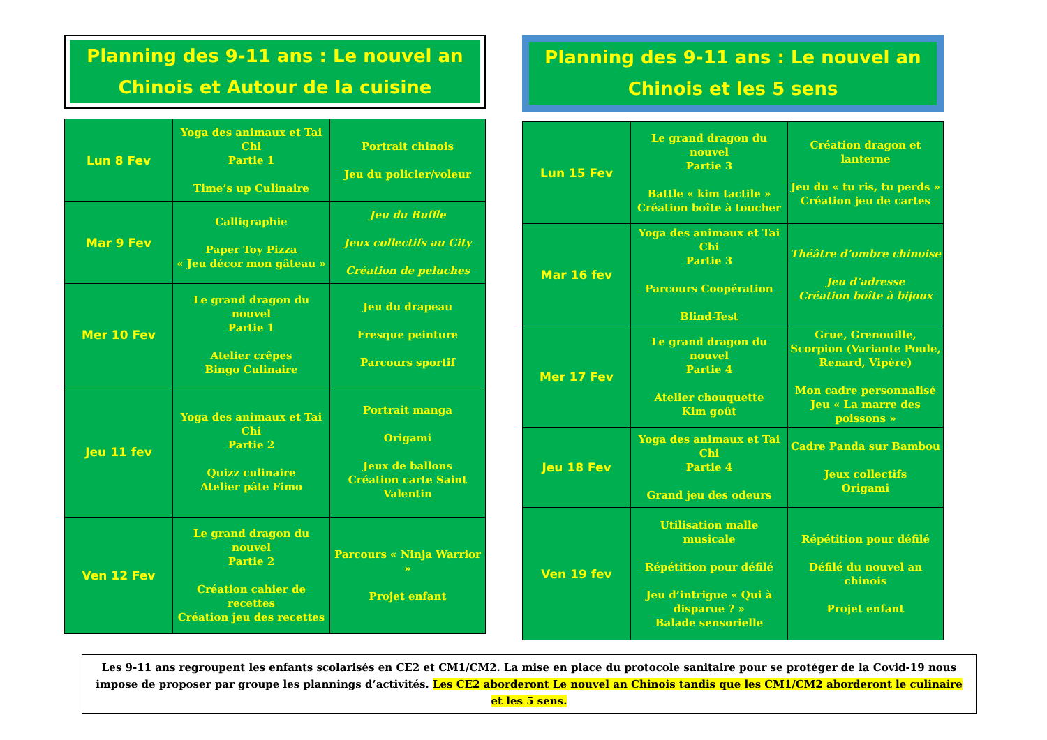Planning des 9-11 ans : Le nouvel an Chinois et Autour de la cuisine
| Lun 8 Fev | Yoga des animaux et Tai Chi Partie 1 Time’s up Culinaire | Portrait chinois Jeu du policier/voleur |
| Mar 9 Fev | Calligraphie Paper Toy Pizza « Jeu décor mon gâteau » | Jeu du Buffle Jeux collectifs au City Création de peluches |
| Mer 10 Fev | Le grand dragon du nouvel Partie 1 Atelier crêpes Bingo Culinaire | Jeu du drapeau Fresque peinture Parcours sportif |
| Jeu 11 fev | Yoga des animaux et Tai Chi Partie 2 Quizz culinaire Atelier pâte Fimo | Portrait manga Origami Jeux de ballons Création carte Saint Valentin |
| Ven 12 Fev | Le grand dragon du nouvel Partie 2 Création cahier de recettes Création jeu des recettes | Parcours « Ninja Warrior » Projet enfant |
Planning des 9-11 ans : Le nouvel an Chinois et les 5 sens
| Lun 15 Fev | Le grand dragon du nouvel Partie 3 Battle « kim tactile » Création boîte à toucher | Création dragon et lanterne Jeu du « tu ris, tu perds » Création jeu de cartes |
| Mar 16 fev | Yoga des animaux et Tai Chi Partie 3 Parcours Coopération Blind-Test | Théâtre d’ombre chinoise Jeu d’adresse Création boîte à bijoux |
| Mer 17 Fev | Le grand dragon du nouvel Partie 4 Atelier chouquette Kim goût | Grue, Grenouille, Scorpion (Variante Poule, Renard, Vipère) Mon cadre personnalisé Jeu « La marre des poissons » |
| Jeu 18 Fev | Yoga des animaux et Tai Chi Partie 4 Grand jeu des odeurs | Cadre Panda sur Bambou Jeux collectifs Origami |
| Ven 19 fev | Utilisation malle musicale Répétition pour défilé Jeu d’intrigue « Qui à disparue ? » Balade sensorielle | Répétition pour défilé Défilé du nouvel an chinois Projet enfant |
Les 9-11 ans regroupent les enfants scolarisés en CE2 et CM1/CM2. La mise en place du protocole sanitaire pour se protéger de la Covid-19 nous impose de proposer par groupe les plannings d’activités. Les CE2 aborderont Le nouvel an Chinois tandis que les CM1/CM2 aborderont le culinaire et les 5 sens.